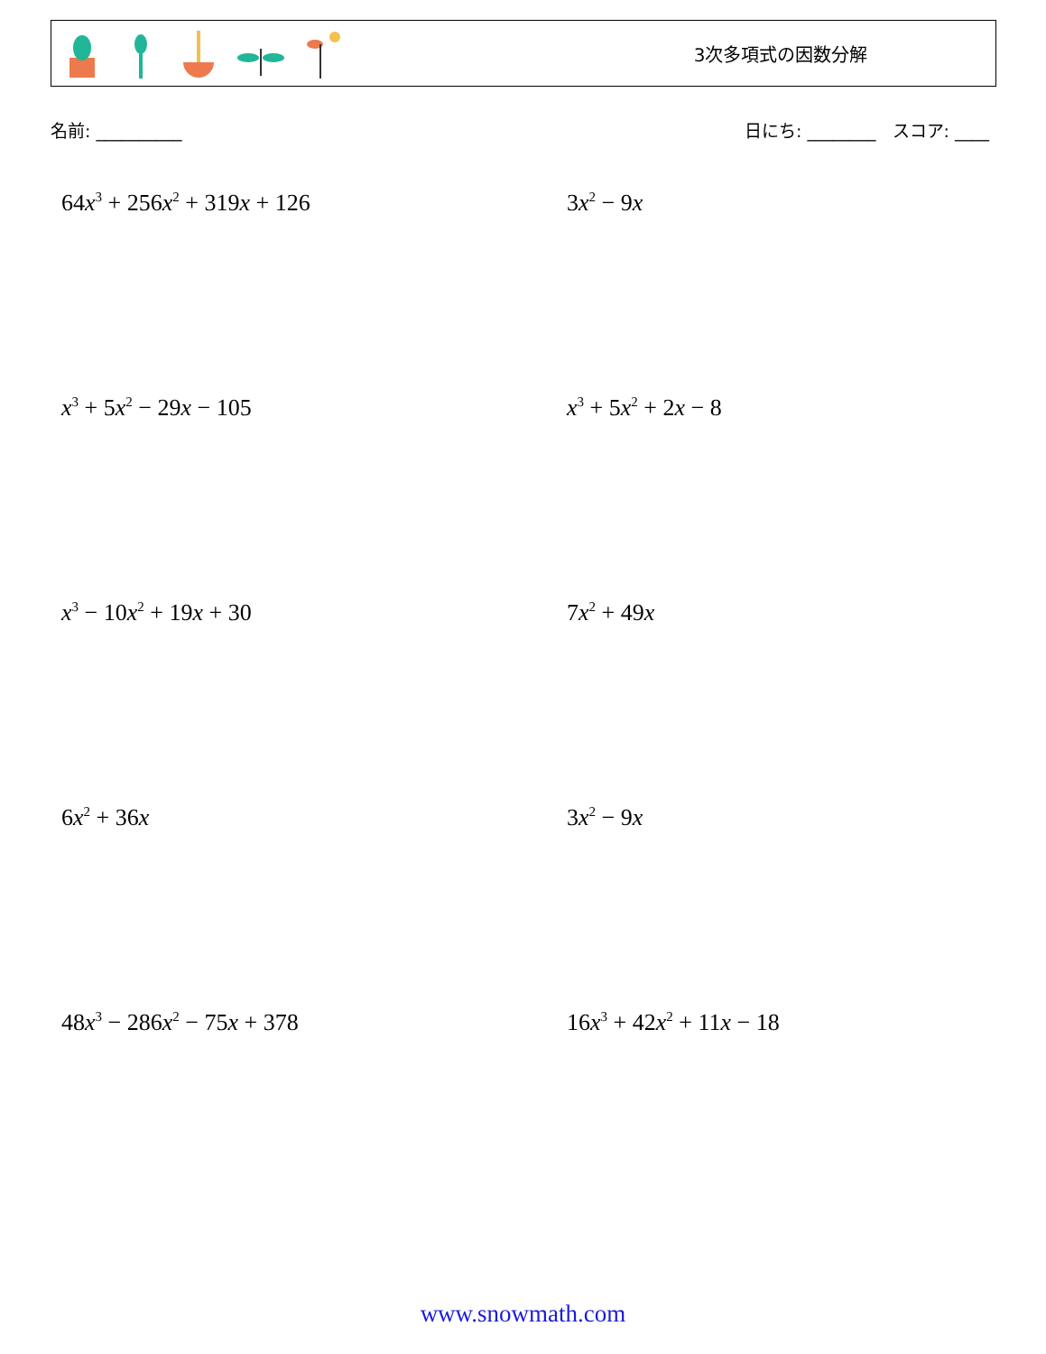3次多項式の因数分解
名前: __________ 日にち: ________ スコア: ____
64x<sup>3</sup> + 256x<sup>2</sup> + 319x + 126
3x<sup>2</sup> − 9x
x<sup>3</sup> + 5x<sup>2</sup> − 29x − 105
x<sup>3</sup> + 5x<sup>2</sup> + 2x − 8
x<sup>3</sup> − 10x<sup>2</sup> + 19x + 30
7x<sup>2</sup> + 49x
6x<sup>2</sup> + 36x
3x<sup>2</sup> − 9x
48x<sup>3</sup> − 286x<sup>2</sup> − 75x + 378
16x<sup>3</sup> + 42x<sup>2</sup> + 11x − 18
www.snowmath.com